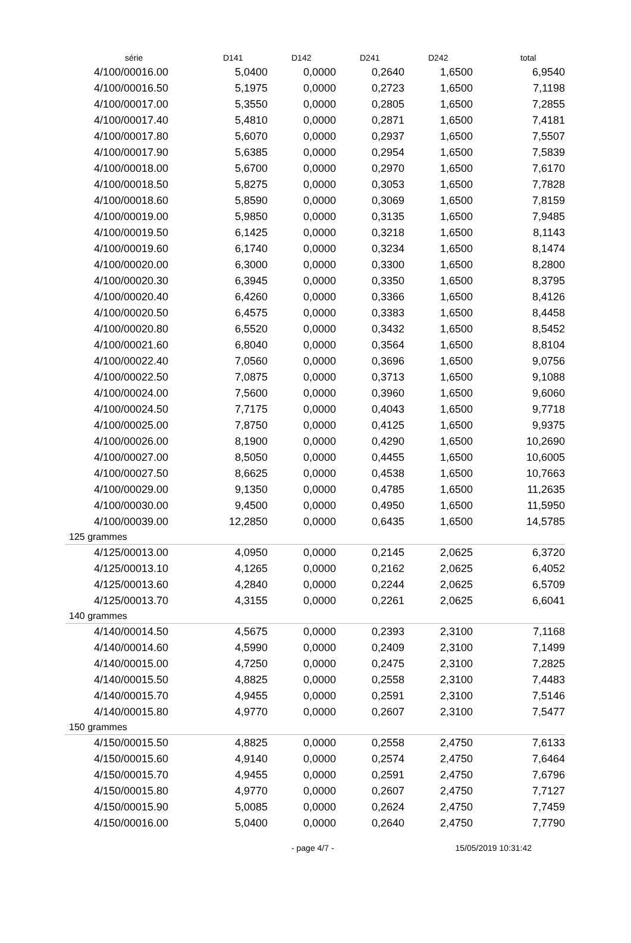| série | D141 | D142 | D241 | D242 | total |
| --- | --- | --- | --- | --- | --- |
| 4/100/00016.00 | 5,0400 | 0,0000 | 0,2640 | 1,6500 | 6,9540 |
| 4/100/00016.50 | 5,1975 | 0,0000 | 0,2723 | 1,6500 | 7,1198 |
| 4/100/00017.00 | 5,3550 | 0,0000 | 0,2805 | 1,6500 | 7,2855 |
| 4/100/00017.40 | 5,4810 | 0,0000 | 0,2871 | 1,6500 | 7,4181 |
| 4/100/00017.80 | 5,6070 | 0,0000 | 0,2937 | 1,6500 | 7,5507 |
| 4/100/00017.90 | 5,6385 | 0,0000 | 0,2954 | 1,6500 | 7,5839 |
| 4/100/00018.00 | 5,6700 | 0,0000 | 0,2970 | 1,6500 | 7,6170 |
| 4/100/00018.50 | 5,8275 | 0,0000 | 0,3053 | 1,6500 | 7,7828 |
| 4/100/00018.60 | 5,8590 | 0,0000 | 0,3069 | 1,6500 | 7,8159 |
| 4/100/00019.00 | 5,9850 | 0,0000 | 0,3135 | 1,6500 | 7,9485 |
| 4/100/00019.50 | 6,1425 | 0,0000 | 0,3218 | 1,6500 | 8,1143 |
| 4/100/00019.60 | 6,1740 | 0,0000 | 0,3234 | 1,6500 | 8,1474 |
| 4/100/00020.00 | 6,3000 | 0,0000 | 0,3300 | 1,6500 | 8,2800 |
| 4/100/00020.30 | 6,3945 | 0,0000 | 0,3350 | 1,6500 | 8,3795 |
| 4/100/00020.40 | 6,4260 | 0,0000 | 0,3366 | 1,6500 | 8,4126 |
| 4/100/00020.50 | 6,4575 | 0,0000 | 0,3383 | 1,6500 | 8,4458 |
| 4/100/00020.80 | 6,5520 | 0,0000 | 0,3432 | 1,6500 | 8,5452 |
| 4/100/00021.60 | 6,8040 | 0,0000 | 0,3564 | 1,6500 | 8,8104 |
| 4/100/00022.40 | 7,0560 | 0,0000 | 0,3696 | 1,6500 | 9,0756 |
| 4/100/00022.50 | 7,0875 | 0,0000 | 0,3713 | 1,6500 | 9,1088 |
| 4/100/00024.00 | 7,5600 | 0,0000 | 0,3960 | 1,6500 | 9,6060 |
| 4/100/00024.50 | 7,7175 | 0,0000 | 0,4043 | 1,6500 | 9,7718 |
| 4/100/00025.00 | 7,8750 | 0,0000 | 0,4125 | 1,6500 | 9,9375 |
| 4/100/00026.00 | 8,1900 | 0,0000 | 0,4290 | 1,6500 | 10,2690 |
| 4/100/00027.00 | 8,5050 | 0,0000 | 0,4455 | 1,6500 | 10,6005 |
| 4/100/00027.50 | 8,6625 | 0,0000 | 0,4538 | 1,6500 | 10,7663 |
| 4/100/00029.00 | 9,1350 | 0,0000 | 0,4785 | 1,6500 | 11,2635 |
| 4/100/00030.00 | 9,4500 | 0,0000 | 0,4950 | 1,6500 | 11,5950 |
| 4/100/00039.00 | 12,2850 | 0,0000 | 0,6435 | 1,6500 | 14,5785 |
| 125 grammes | | | | | |
| 4/125/00013.00 | 4,0950 | 0,0000 | 0,2145 | 2,0625 | 6,3720 |
| 4/125/00013.10 | 4,1265 | 0,0000 | 0,2162 | 2,0625 | 6,4052 |
| 4/125/00013.60 | 4,2840 | 0,0000 | 0,2244 | 2,0625 | 6,5709 |
| 4/125/00013.70 | 4,3155 | 0,0000 | 0,2261 | 2,0625 | 6,6041 |
| 140 grammes | | | | | |
| 4/140/00014.50 | 4,5675 | 0,0000 | 0,2393 | 2,3100 | 7,1168 |
| 4/140/00014.60 | 4,5990 | 0,0000 | 0,2409 | 2,3100 | 7,1499 |
| 4/140/00015.00 | 4,7250 | 0,0000 | 0,2475 | 2,3100 | 7,2825 |
| 4/140/00015.50 | 4,8825 | 0,0000 | 0,2558 | 2,3100 | 7,4483 |
| 4/140/00015.70 | 4,9455 | 0,0000 | 0,2591 | 2,3100 | 7,5146 |
| 4/140/00015.80 | 4,9770 | 0,0000 | 0,2607 | 2,3100 | 7,5477 |
| 150 grammes | | | | | |
| 4/150/00015.50 | 4,8825 | 0,0000 | 0,2558 | 2,4750 | 7,6133 |
| 4/150/00015.60 | 4,9140 | 0,0000 | 0,2574 | 2,4750 | 7,6464 |
| 4/150/00015.70 | 4,9455 | 0,0000 | 0,2591 | 2,4750 | 7,6796 |
| 4/150/00015.80 | 4,9770 | 0,0000 | 0,2607 | 2,4750 | 7,7127 |
| 4/150/00015.90 | 5,0085 | 0,0000 | 0,2624 | 2,4750 | 7,7459 |
| 4/150/00016.00 | 5,0400 | 0,0000 | 0,2640 | 2,4750 | 7,7790 |
- page 4/7 - 15/05/2019 10:31:42